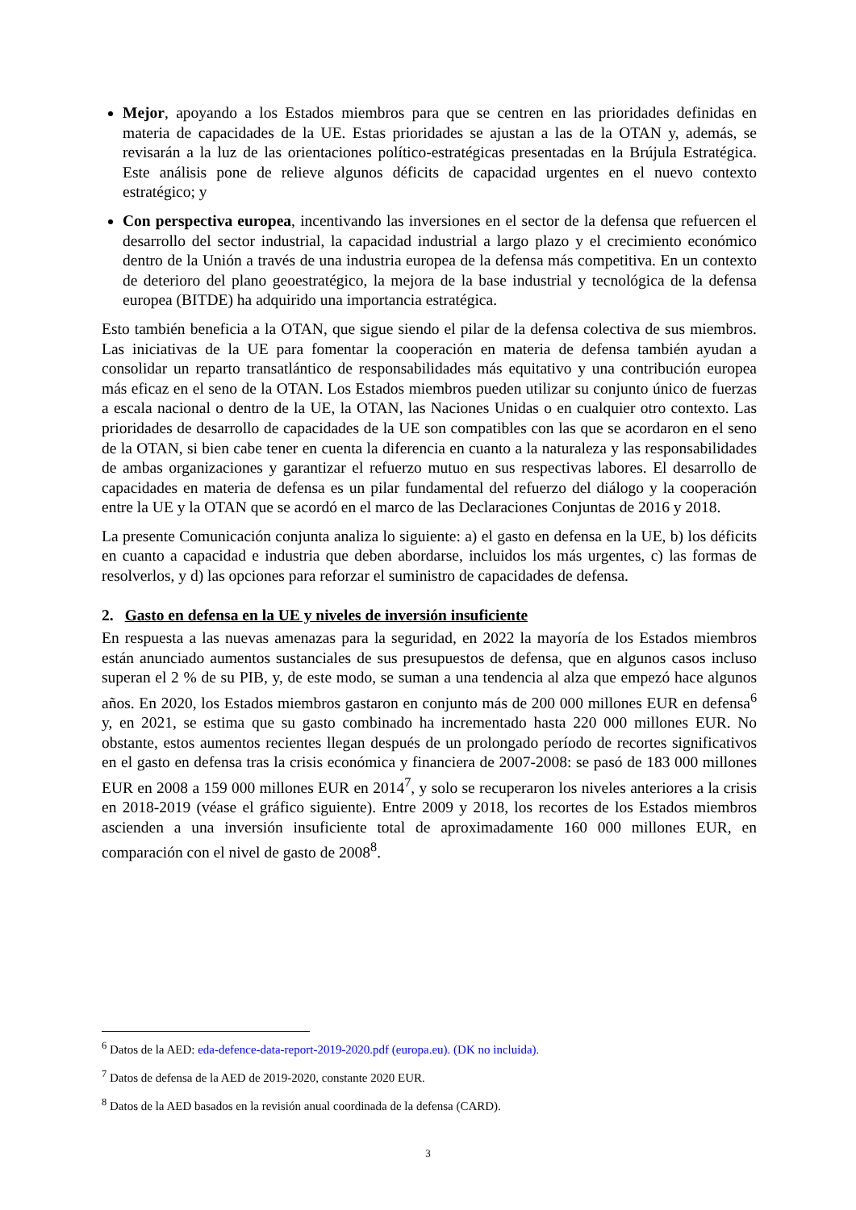Mejor, apoyando a los Estados miembros para que se centren en las prioridades definidas en materia de capacidades de la UE. Estas prioridades se ajustan a las de la OTAN y, además, se revisarán a la luz de las orientaciones político-estratégicas presentadas en la Brújula Estratégica. Este análisis pone de relieve algunos déficits de capacidad urgentes en el nuevo contexto estratégico; y
Con perspectiva europea, incentivando las inversiones en el sector de la defensa que refuercen el desarrollo del sector industrial, la capacidad industrial a largo plazo y el crecimiento económico dentro de la Unión a través de una industria europea de la defensa más competitiva. En un contexto de deterioro del plano geoestratégico, la mejora de la base industrial y tecnológica de la defensa europea (BITDE) ha adquirido una importancia estratégica.
Esto también beneficia a la OTAN, que sigue siendo el pilar de la defensa colectiva de sus miembros. Las iniciativas de la UE para fomentar la cooperación en materia de defensa también ayudan a consolidar un reparto transatlántico de responsabilidades más equitativo y una contribución europea más eficaz en el seno de la OTAN. Los Estados miembros pueden utilizar su conjunto único de fuerzas a escala nacional o dentro de la UE, la OTAN, las Naciones Unidas o en cualquier otro contexto. Las prioridades de desarrollo de capacidades de la UE son compatibles con las que se acordaron en el seno de la OTAN, si bien cabe tener en cuenta la diferencia en cuanto a la naturaleza y las responsabilidades de ambas organizaciones y garantizar el refuerzo mutuo en sus respectivas labores. El desarrollo de capacidades en materia de defensa es un pilar fundamental del refuerzo del diálogo y la cooperación entre la UE y la OTAN que se acordó en el marco de las Declaraciones Conjuntas de 2016 y 2018.
La presente Comunicación conjunta analiza lo siguiente: a) el gasto en defensa en la UE, b) los déficits en cuanto a capacidad e industria que deben abordarse, incluidos los más urgentes, c) las formas de resolverlos, y d) las opciones para reforzar el suministro de capacidades de defensa.
2. Gasto en defensa en la UE y niveles de inversión insuficiente
En respuesta a las nuevas amenazas para la seguridad, en 2022 la mayoría de los Estados miembros están anunciado aumentos sustanciales de sus presupuestos de defensa, que en algunos casos incluso superan el 2 % de su PIB, y, de este modo, se suman a una tendencia al alza que empezó hace algunos años. En 2020, los Estados miembros gastaron en conjunto más de 200 000 millones EUR en defensa<sup>6</sup> y, en 2021, se estima que su gasto combinado ha incrementado hasta 220 000 millones EUR. No obstante, estos aumentos recientes llegan después de un prolongado período de recortes significativos en el gasto en defensa tras la crisis económica y financiera de 2007-2008: se pasó de 183 000 millones EUR en 2008 a 159 000 millones EUR en 2014<sup>7</sup>, y solo se recuperaron los niveles anteriores a la crisis en 2018-2019 (véase el gráfico siguiente). Entre 2009 y 2018, los recortes de los Estados miembros ascienden a una inversión insuficiente total de aproximadamente 160 000 millones EUR, en comparación con el nivel de gasto de 2008<sup>8</sup>.
<sup>6</sup> Datos de la AED: eda-defence-data-report-2019-2020.pdf (europa.eu). (DK no incluida).
<sup>7</sup> Datos de defensa de la AED de 2019-2020, constante 2020 EUR.
<sup>8</sup> Datos de la AED basados en la revisión anual coordinada de la defensa (CARD).
3